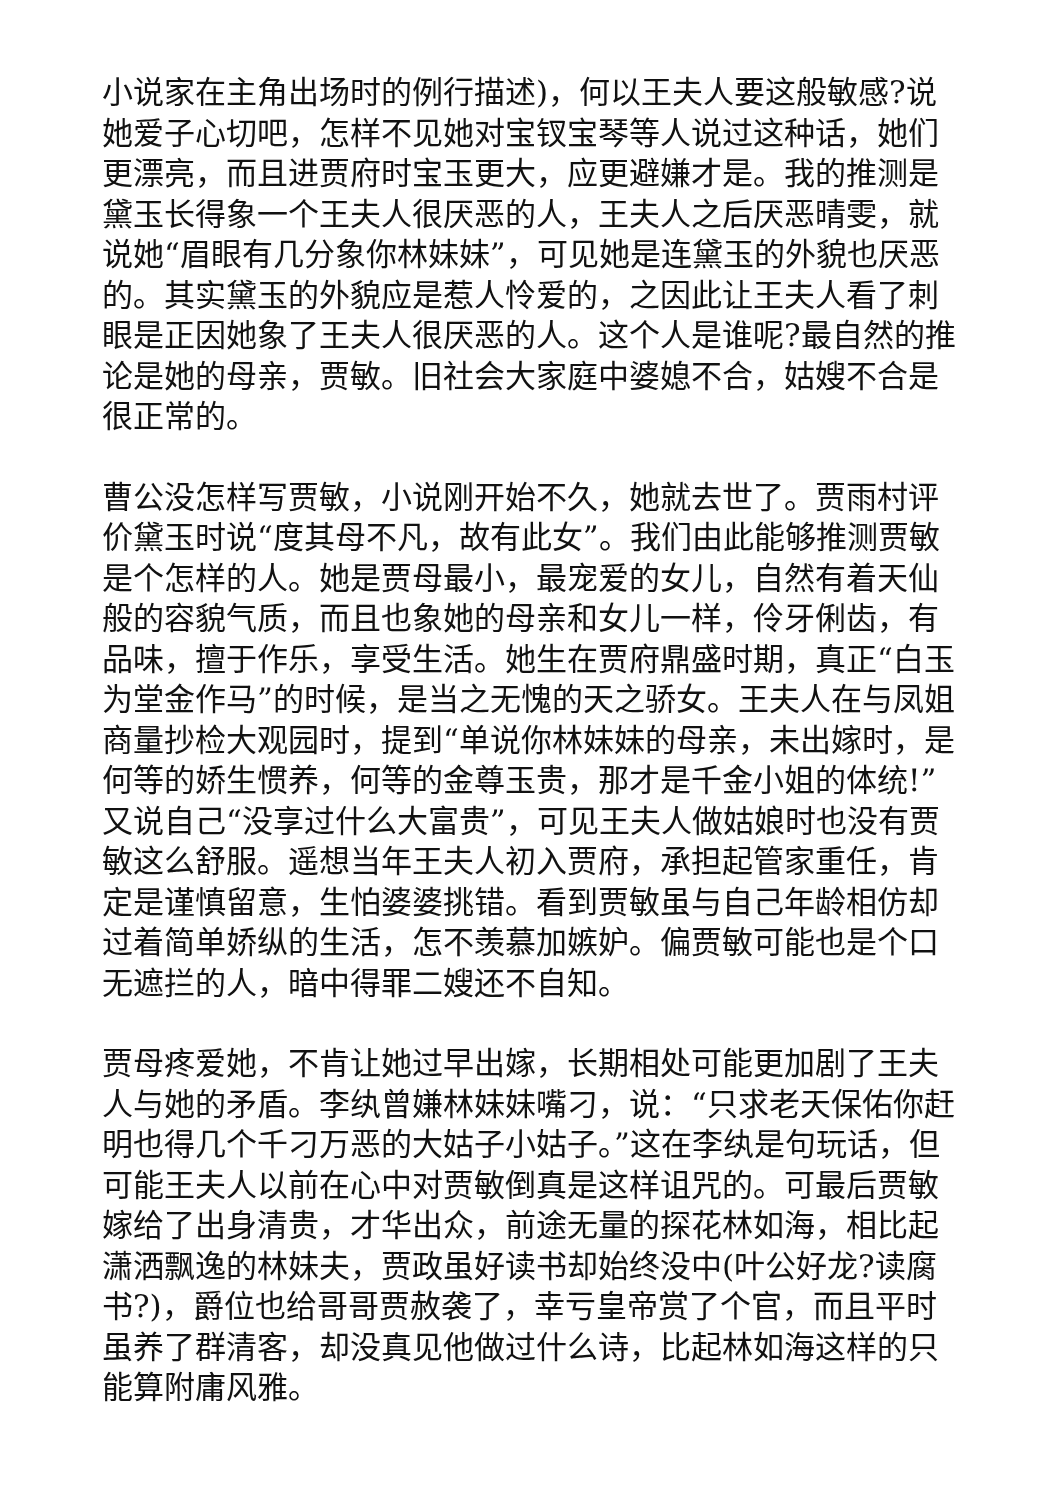小说家在主角出场时的例行描述)，何以王夫人要这般敏感?说她爱子心切吧，怎样不见她对宝钗宝琴等人说过这种话，她们更漂亮，而且进贾府时宝玉更大，应更避嫌才是。我的推测是黛玉长得象一个王夫人很厌恶的人，王夫人之后厌恶晴雯，就说她“眉眼有几分象你林妹妹”，可见她是连黛玉的外貌也厌恶的。其实黛玉的外貌应是惹人怜爱的，之因此让王夫人看了刺眼是正因她象了王夫人很厌恶的人。这个人是谁呢?最自然的推论是她的母亲，贾敏。旧社会大家庭中婆媳不合，姑嫂不合是很正常的。
曹公没怎样写贾敏，小说刚开始不久，她就去世了。贾雨村评价黛玉时说“度其母不凡，故有此女”。我们由此能够推测贾敏是个怎样的人。她是贾母最小，最宠爱的女儿，自然有着天仙般的容貌气质，而且也象她的母亲和女儿一样，伶牙俐齿，有品味，擅于作乐，享受生活。她生在贾府鼎盛时期，真正“白玉为堂金作马”的时候，是当之无愧的天之骄女。王夫人在与凤姐商量抄检大观园时，提到“单说你林妹妹的母亲，未出嫁时，是何等的娇生惯养，何等的金尊玉贵，那才是千金小姐的体统!”又说自己“没享过什么大富贵”，可见王夫人做姑娘时也没有贾敏这么舒服。遥想当年王夫人初入贾府，承担起管家重任，肯定是谨慎留意，生怕婆婆挑错。看到贾敏虽与自己年龄相仿却过着简单娇纵的生活，怎不羡慕加嫉妒。偏贾敏可能也是个口无遮拦的人，暗中得罪二嫂还不自知。
贾母疼爱她，不肯让她过早出嫁，长期相处可能更加剧了王夫人与她的矛盾。李纨曾嫌林妹妹嘴刁，说：“只求老天保佑你赶明也得几个千刁万恶的大姑子小姑子。”这在李纨是句玩话，但可能王夫人以前在心中对贾敏倒真是这样诅咒的。可最后贾敏嫁给了出身清贵，才华出众，前途无量的探花林如海，相比起潇洒飘逸的林妹夫，贾政虽好读书却始终没中(叶公好龙?读腐书?)，爵位也给哥哥贾赦袭了，幸亏皇帝赏了个官，而且平时虽养了群清客，却没真见他做过什么诗，比起林如海这样的只能算附庸风雅。